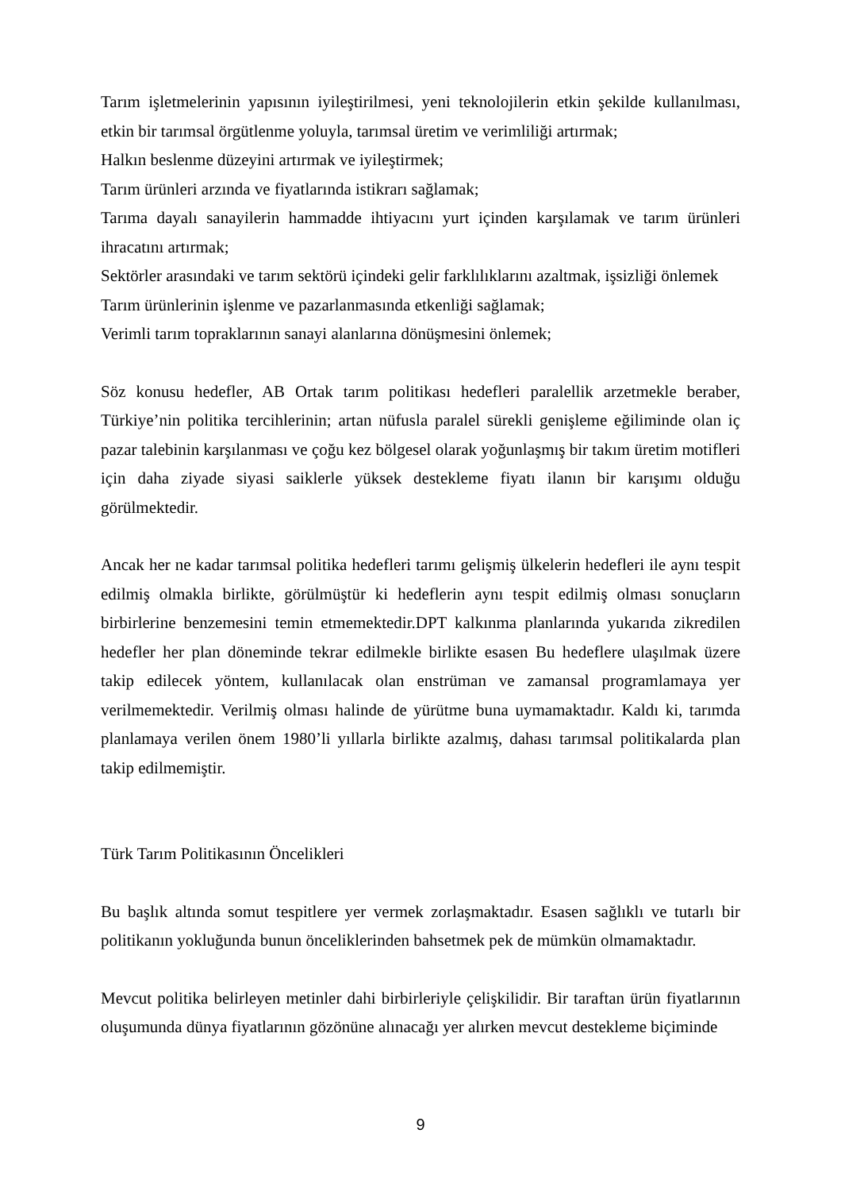Tarım işletmelerinin yapısının iyileştirilmesi, yeni teknolojilerin etkin şekilde kullanılması, etkin bir tarımsal örgütlenme yoluyla, tarımsal üretim ve verimliliği artırmak;
Halkın beslenme düzeyini artırmak ve iyileştirmek;
Tarım ürünleri arzında ve fiyatlarında istikrarı sağlamak;
Tarıma dayalı sanayilerin hammadde ihtiyacını yurt içinden karşılamak ve tarım ürünleri ihracatını artırmak;
Sektörler arasındaki ve tarım sektörü içindeki gelir farklılıklarını azaltmak, işsizliği önlemek
Tarım ürünlerinin işlenme ve pazarlanmasında etkenliği sağlamak;
Verimli tarım topraklarının sanayi alanlarına dönüşmesini önlemek;
Söz konusu hedefler, AB Ortak tarım politikası hedefleri paralellik arzetmekle beraber, Türkiye’nin politika tercihlerinin; artan nüfusla paralel sürekli genişleme eğiliminde olan iç pazar talebinin karşılanması ve çoğu kez bölgesel olarak yoğunlaşmış bir takım üretim motifleri için daha ziyade siyasi saiklerle yüksek destekleme fiyatı ilanın bir karışımı olduğu görülmektedir.
Ancak her ne kadar tarımsal politika hedefleri tarımı gelişmiş ülkelerin hedefleri ile aynı tespit edilmiş olmakla birlikte, görülmüştür ki hedeflerin aynı tespit edilmiş olması sonuçların birbirlerine benzemesini temin etmemektedir.DPT kalkınma planlarında yukarıda zikredilen hedefler her plan döneminde tekrar edilmekle birlikte esasen Bu hedeflere ulaşılmak üzere takip edilecek yöntem, kullanılacak olan enstrüman ve zamansal programlamaya yer verilmemektedir. Verilmiş olması halinde de yürütme buna uymamaktadır. Kaldı ki, tarımda planlamaya verilen önem 1980’li yıllarla birlikte azalmış, dahası tarımsal politikalarda plan takip edilmemiştir.
Türk Tarım Politikasının Öncelikleri
Bu başlık altında somut tespitlere yer vermek zorlaşmaktadır. Esasen sağlıklı ve tutarlı bir politikanın yokluğunda bunun önceliklerinden bahsetmek pek de mümkün olmamaktadır.
Mevcut politika belirleyen metinler dahi birbirleriyle çelişkilidir. Bir taraftan ürün fiyatlarının oluşumunda dünya fiyatlarının gözönüne alınacağı yer alırken mevcut destekleme biçiminde
9